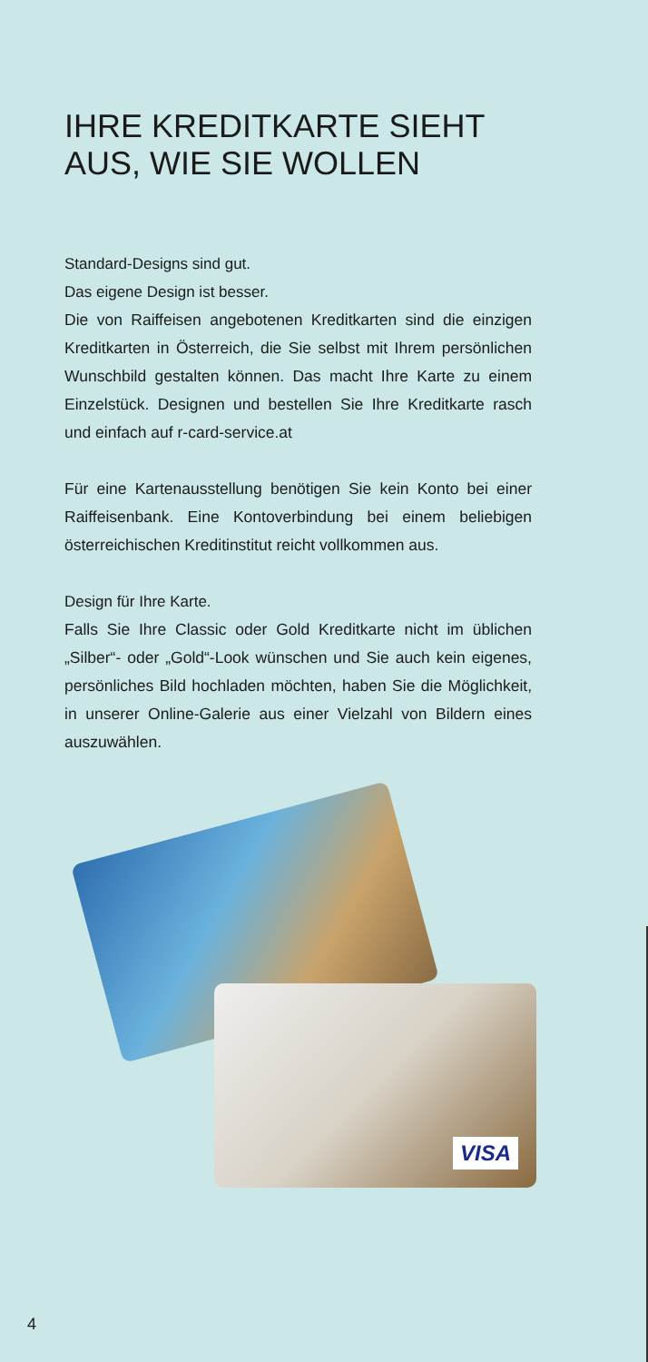IHRE KREDITKARTE SIEHT AUS, WIE SIE WOLLEN
Standard-Designs sind gut.
Das eigene Design ist besser.
Die von Raiffeisen angebotenen Kreditkarten sind die einzigen Kreditkarten in Österreich, die Sie selbst mit Ihrem persönlichen Wunschbild gestalten können. Das macht Ihre Karte zu einem Einzelstück. Designen und bestellen Sie Ihre Kreditkarte rasch und einfach auf r-card-service.at
Für eine Kartenausstellung benötigen Sie kein Konto bei einer Raiffeisenbank. Eine Kontoverbindung bei einem beliebigen österreichischen Kreditinstitut reicht vollkommen aus.
Design für Ihre Karte.
Falls Sie Ihre Classic oder Gold Kreditkarte nicht im üblichen „Silber“- oder „Gold“-Look wünschen und Sie auch kein eigenes, persönliches Bild hochladen möchten, haben Sie die Möglichkeit, in unserer Online-Galerie aus einer Vielzahl von Bildern eines auszuwählen.
VISA
4